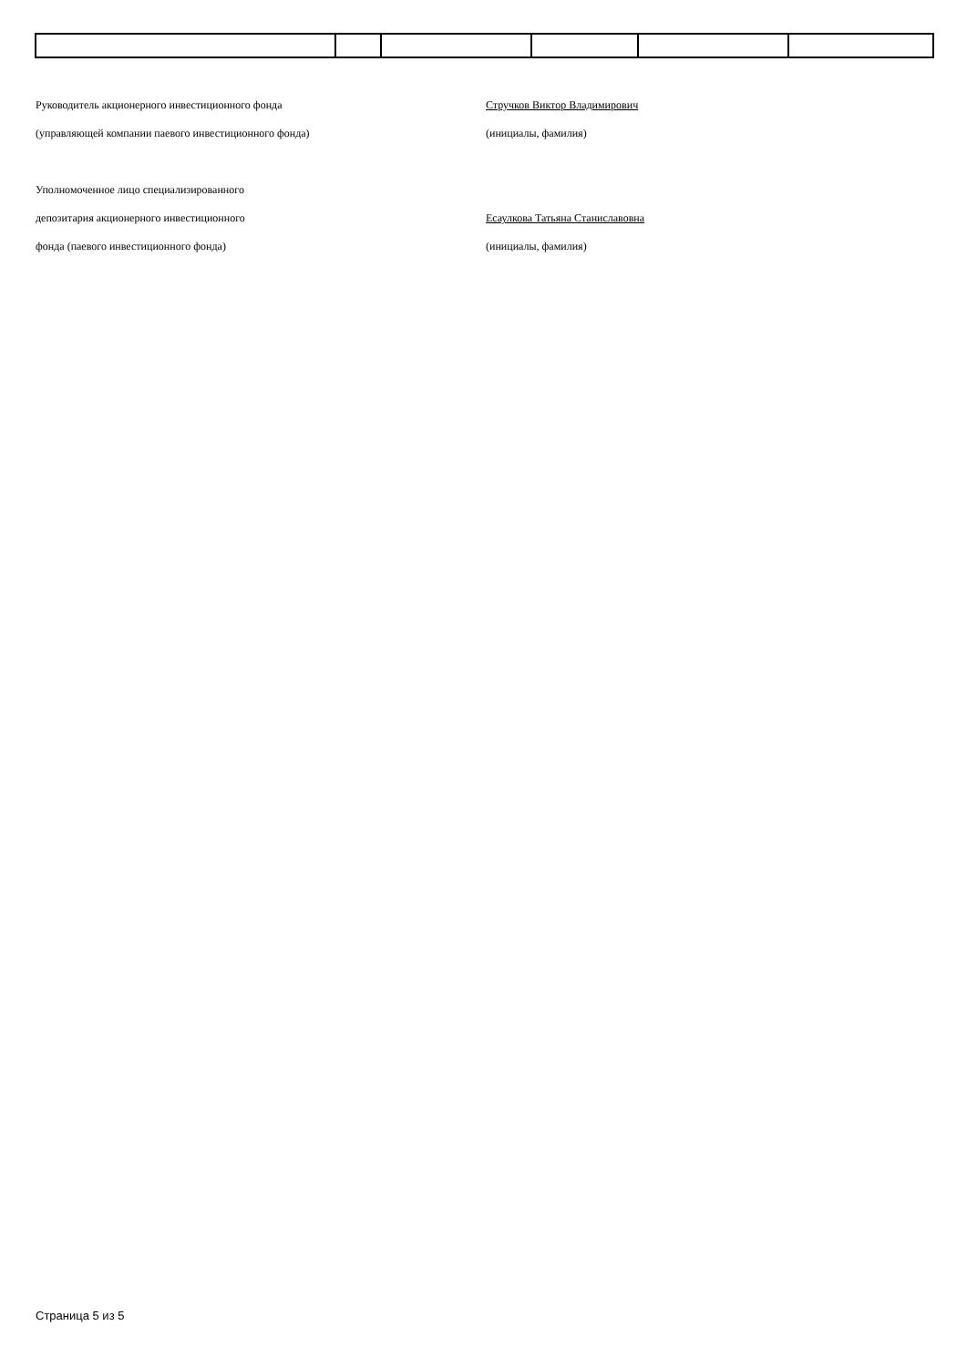Руководитель акционерного инвестиционного фонда Стручков Виктор Владимирович
(управляющей компании паевого инвестиционного фонда) (инициалы, фамилия)
Уполномоченное лицо специализированного
депозитария акционерного инвестиционного
Есаулкова Татьяна Станиславовна
фонда (паевого инвестиционного фонда) (инициалы, фамилия)
Страница 5 из 5